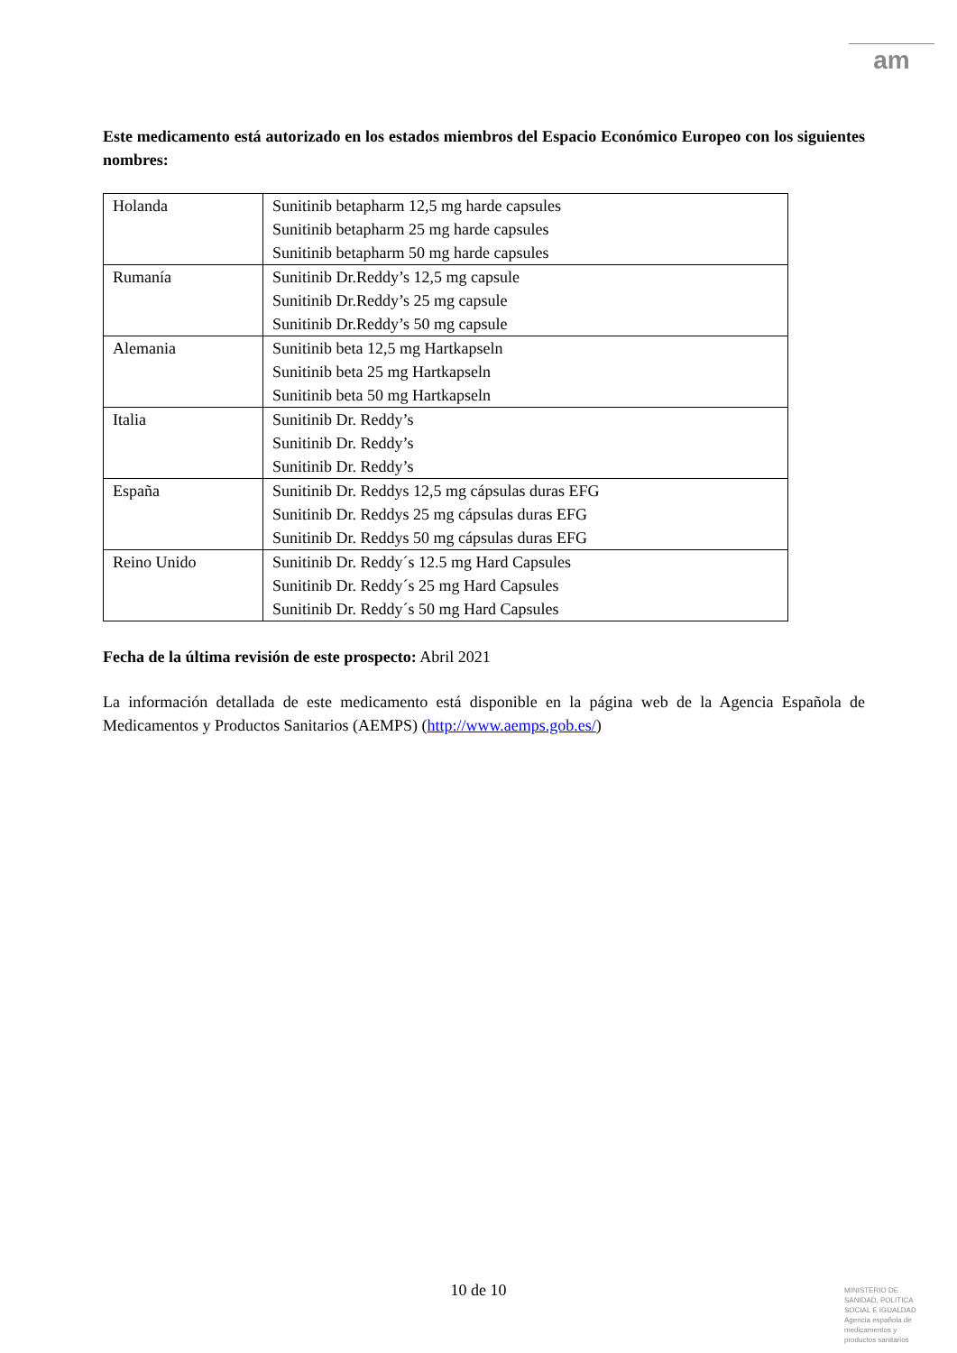am
Este medicamento está autorizado en los estados miembros del Espacio Económico Europeo con los siguientes nombres:
| Holanda | Sunitinib betapharm 12,5 mg harde capsules Sunitinib betapharm 25 mg harde capsules Sunitinib betapharm 50 mg harde capsules |
| Rumanía | Sunitinib Dr.Reddy’s 12,5 mg capsule Sunitinib Dr.Reddy’s 25 mg capsule Sunitinib Dr.Reddy’s 50 mg capsule |
| Alemania | Sunitinib beta 12,5 mg Hartkapseln Sunitinib beta 25 mg Hartkapseln Sunitinib beta 50 mg Hartkapseln |
| Italia | Sunitinib Dr. Reddy’s Sunitinib Dr. Reddy’s Sunitinib Dr. Reddy’s |
| España | Sunitinib Dr. Reddys 12,5 mg cápsulas duras EFG Sunitinib Dr. Reddys 25 mg cápsulas duras EFG Sunitinib Dr. Reddys 50 mg cápsulas duras EFG |
| Reino Unido | Sunitinib Dr. Reddy´s 12.5 mg Hard Capsules Sunitinib Dr. Reddy´s 25 mg Hard Capsules Sunitinib Dr. Reddy´s 50 mg Hard Capsules |
Fecha de la última revisión de este prospecto: Abril 2021
La información detallada de este medicamento está disponible en la página web de la Agencia Española de Medicamentos y Productos Sanitarios (AEMPS) (http://www.aemps.gob.es/)
10 de 10
MINISTERIO DE
SANIDAD, POLITICA
SOCIAL E IGUALDAD
Agencia española de
medicamentos y
productos sanitarios